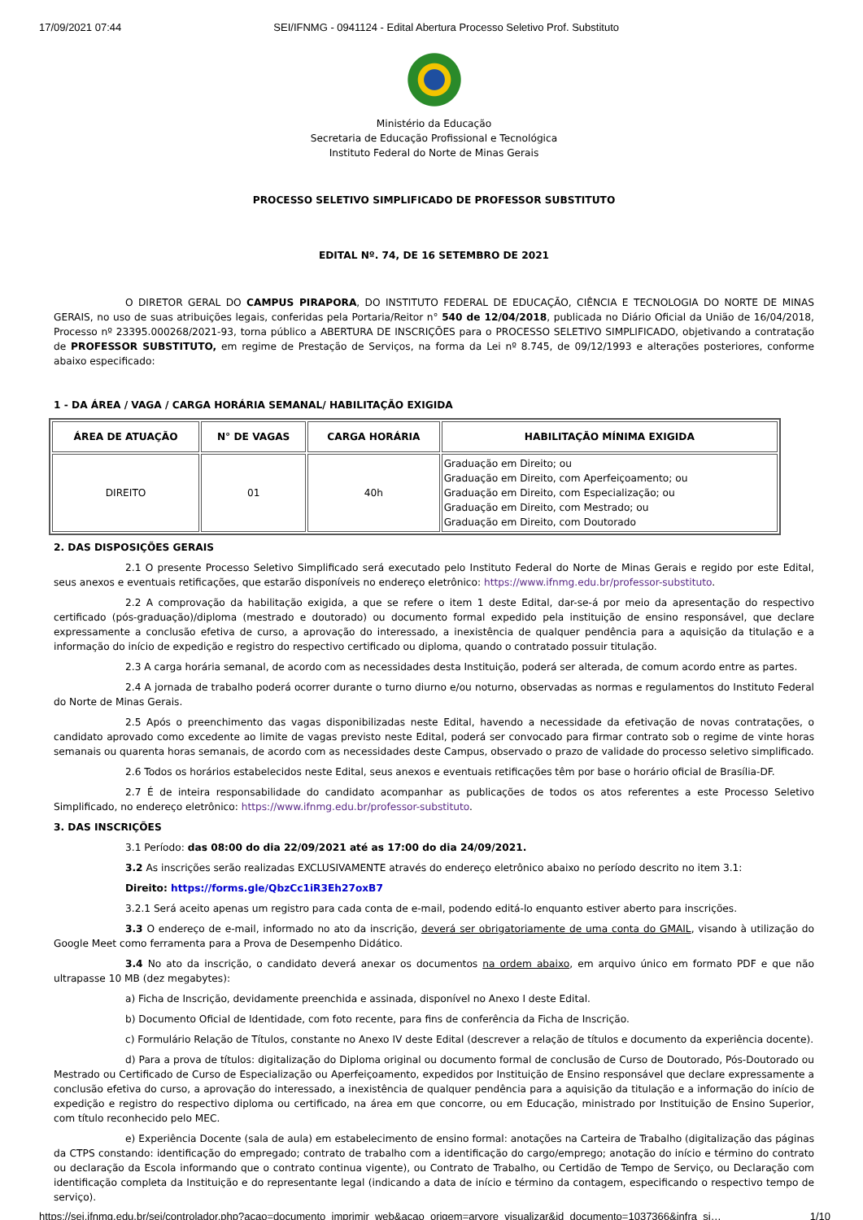17/09/2021 07:44 SEI/IFNMG - 0941124 - Edital Abertura Processo Seletivo Prof. Substituto
Ministério da Educação
Secretaria de Educação Profissional e Tecnológica
Instituto Federal do Norte de Minas Gerais
PROCESSO SELETIVO SIMPLIFICADO DE PROFESSOR SUBSTITUTO
EDITAL Nº. 74, DE 16 SETEMBRO DE 2021
O DIRETOR GERAL DO CAMPUS PIRAPORA, DO INSTITUTO FEDERAL DE EDUCAÇÃO, CIÊNCIA E TECNOLOGIA DO NORTE DE MINAS GERAIS, no uso de suas atribuições legais, conferidas pela Portaria/Reitor n° 540 de 12/04/2018, publicada no Diário Oficial da União de 16/04/2018, Processo nº 23395.000268/2021-93, torna público a ABERTURA DE INSCRIÇÕES para o PROCESSO SELETIVO SIMPLIFICADO, objetivando a contratação de PROFESSOR SUBSTITUTO, em regime de Prestação de Serviços, na forma da Lei nº 8.745, de 09/12/1993 e alterações posteriores, conforme abaixo especificado:
1 - DA ÁREA / VAGA / CARGA HORÁRIA SEMANAL/ HABILITAÇÃO EXIGIDA
| ÁREA DE ATUAÇÃO | N° DE VAGAS | CARGA HORÁRIA | HABILITAÇÃO MÍNIMA EXIGIDA |
| --- | --- | --- | --- |
| DIREITO | 01 | 40h | Graduação em Direito; ou Graduação em Direito, com Aperfeiçoamento; ou Graduação em Direito, com Especialização; ou Graduação em Direito, com Mestrado; ou Graduação em Direito, com Doutorado |
2. DAS DISPOSIÇÕES GERAIS
2.1 O presente Processo Seletivo Simplificado será executado pelo Instituto Federal do Norte de Minas Gerais e regido por este Edital, seus anexos e eventuais retificações, que estarão disponíveis no endereço eletrônico: https://www.ifnmg.edu.br/professor-substituto.
2.2 A comprovação da habilitação exigida, a que se refere o item 1 deste Edital, dar-se-á por meio da apresentação do respectivo certificado (pós-graduação)/diploma (mestrado e doutorado) ou documento formal expedido pela instituição de ensino responsável, que declare expressamente a conclusão efetiva de curso, a aprovação do interessado, a inexistência de qualquer pendência para a aquisição da titulação e a informação do início de expedição e registro do respectivo certificado ou diploma, quando o contratado possuir titulação.
2.3 A carga horária semanal, de acordo com as necessidades desta Instituição, poderá ser alterada, de comum acordo entre as partes.
2.4 A jornada de trabalho poderá ocorrer durante o turno diurno e/ou noturno, observadas as normas e regulamentos do Instituto Federal do Norte de Minas Gerais.
2.5 Após o preenchimento das vagas disponibilizadas neste Edital, havendo a necessidade da efetivação de novas contratações, o candidato aprovado como excedente ao limite de vagas previsto neste Edital, poderá ser convocado para firmar contrato sob o regime de vinte horas semanais ou quarenta horas semanais, de acordo com as necessidades deste Campus, observado o prazo de validade do processo seletivo simplificado.
2.6 Todos os horários estabelecidos neste Edital, seus anexos e eventuais retificações têm por base o horário oficial de Brasília-DF.
2.7 É de inteira responsabilidade do candidato acompanhar as publicações de todos os atos referentes a este Processo Seletivo Simplificado, no endereço eletrônico: https://www.ifnmg.edu.br/professor-substituto.
3. DAS INSCRIÇÕES
3.1 Período: das 08:00 do dia 22/09/2021 até as 17:00 do dia 24/09/2021.
3.2 As inscrições serão realizadas EXCLUSIVAMENTE através do endereço eletrônico abaixo no período descrito no item 3.1:
Direito: https://forms.gle/QbzCc1iR3Eh27oxB7
3.2.1 Será aceito apenas um registro para cada conta de e-mail, podendo editá-lo enquanto estiver aberto para inscrições.
3.3 O endereço de e-mail, informado no ato da inscrição, deverá ser obrigatoriamente de uma conta do GMAIL, visando à utilização do Google Meet como ferramenta para a Prova de Desempenho Didático.
3.4 No ato da inscrição, o candidato deverá anexar os documentos na ordem abaixo, em arquivo único em formato PDF e que não ultrapasse 10 MB (dez megabytes):
a) Ficha de Inscrição, devidamente preenchida e assinada, disponível no Anexo I deste Edital.
b) Documento Oficial de Identidade, com foto recente, para fins de conferência da Ficha de Inscrição.
c) Formulário Relação de Títulos, constante no Anexo IV deste Edital (descrever a relação de títulos e documento da experiência docente).
d) Para a prova de títulos: digitalização do Diploma original ou documento formal de conclusão de Curso de Doutorado, Pós-Doutorado ou Mestrado ou Certificado de Curso de Especialização ou Aperfeiçoamento, expedidos por Instituição de Ensino responsável que declare expressamente a conclusão efetiva do curso, a aprovação do interessado, a inexistência de qualquer pendência para a aquisição da titulação e a informação do início de expedição e registro do respectivo diploma ou certificado, na área em que concorre, ou em Educação, ministrado por Instituição de Ensino Superior, com título reconhecido pelo MEC.
e) Experiência Docente (sala de aula) em estabelecimento de ensino formal: anotações na Carteira de Trabalho (digitalização das páginas da CTPS constando: identificação do empregado; contrato de trabalho com a identificação do cargo/emprego; anotação do início e término do contrato ou declaração da Escola informando que o contrato continua vigente), ou Contrato de Trabalho, ou Certidão de Tempo de Serviço, ou Declaração com identificação completa da Instituição e do representante legal (indicando a data de início e término da contagem, especificando o respectivo tempo de serviço).
https://sei.ifnmg.edu.br/sei/controlador.php?acao=documento_imprimir_web&acao_origem=arvore_visualizar&id_documento=1037366&infra_si… 1/10